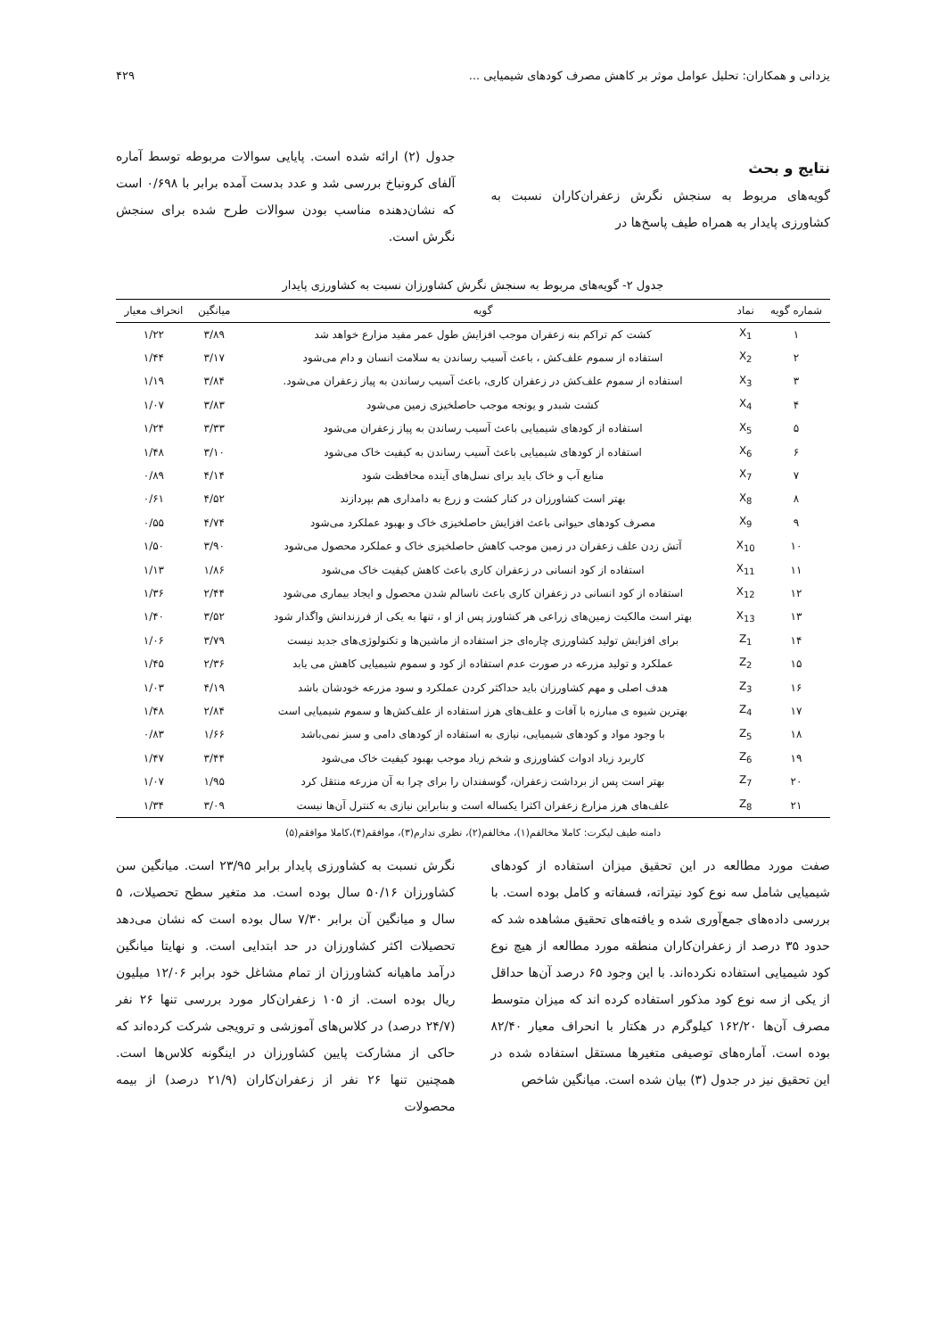یزدانی و همکاران: تحلیل عوامل موثر بر کاهش مصرف کودهای شیمیایی ... ۴۲۹
نتایج و بحث
گویه‌های مربوط به سنجش نگرش زعفران‌کاران نسبت به کشاورزی پایدار به همراه طیف پاسخ‌ها در
جدول (۲) ارائه شده است. پایایی سوالات مربوطه توسط آماره آلفای کرونباخ بررسی شد و عدد بدست آمده برابر با ۰/۶۹۸ است که نشان‌دهنده مناسب بودن سوالات طرح شده برای سنجش نگرش است.
جدول ۲- گویه‌های مربوط به سنجش نگرش کشاورزان نسبت به کشاورزی پایدار
| شماره گویه | نماد | گویه | میانگین | انحراف معیار |
| --- | --- | --- | --- | --- |
| ۱ | X<sub>1</sub> | کشت کم تراکم بنه زعفران موجب افزایش طول عمر مفید مزارع خواهد شد | ۳/۸۹ | ۱/۲۲ |
| ۲ | X<sub>2</sub> | استفاده از سموم علف‌کش ، باعث آسیب رساندن به سلامت انسان و دام می‌شود | ۳/۱۷ | ۱/۴۴ |
| ۳ | X<sub>3</sub> | استفاده از سموم علف‌کش در زعفران کاری، باعث آسیب رساندن به پیاز زعفران می‌شود. | ۳/۸۴ | ۱/۱۹ |
| ۴ | X<sub>4</sub> | کشت شبدر و یونجه موجب حاصلخیزی زمین می‌شود | ۳/۸۳ | ۱/۰۷ |
| ۵ | X<sub>5</sub> | استفاده از کودهای شیمیایی باعث آسیب رساندن به پیاز زعفران می‌شود | ۳/۳۳ | ۱/۲۴ |
| ۶ | X<sub>6</sub> | استفاده از کودهای شیمیایی باعث آسیب رساندن به کیفیت خاک می‌شود | ۳/۱۰ | ۱/۴۸ |
| ۷ | X<sub>7</sub> | منابع آب و خاک باید برای نسل‌های آینده محافظت شود | ۴/۱۴ | ۰/۸۹ |
| ۸ | X<sub>8</sub> | بهتر است کشاورزان در کنار کشت و زرع به دامداری هم بپردازند | ۴/۵۲ | ۰/۶۱ |
| ۹ | X<sub>9</sub> | مصرف کودهای حیوانی باعث افزایش حاصلخیزی خاک و بهبود عملکرد می‌شود | ۴/۷۴ | ۰/۵۵ |
| ۱۰ | X<sub>10</sub> | آتش زدن علف زعفران در زمین موجب کاهش حاصلخیزی خاک و عملکرد محصول می‌شود | ۳/۹۰ | ۱/۵۰ |
| ۱۱ | X<sub>11</sub> | استفاده از کود انسانی در زعفران کاری باعث کاهش کیفیت خاک می‌شود | ۱/۸۶ | ۱/۱۳ |
| ۱۲ | X<sub>12</sub> | استفاده از کود انسانی در زعفران کاری باعث ناسالم شدن محصول و ایجاد بیماری می‌شود | ۲/۴۴ | ۱/۳۶ |
| ۱۳ | X<sub>13</sub> | بهتر است مالکیت زمین‌های زراعی هر کشاورز پس از او ، تنها به یکی از فرزندانش واگذار شود | ۳/۵۲ | ۱/۴۰ |
| ۱۴ | Z<sub>1</sub> | برای افزایش تولید کشاورزی چاره‌ای جز استفاده از ماشین‌ها و تکنولوژی‌های جدید نیست | ۳/۷۹ | ۱/۰۶ |
| ۱۵ | Z<sub>2</sub> | عملکرد و تولید مزرعه در صورت عدم استفاده از کود و سموم شیمیایی کاهش می یابد | ۲/۳۶ | ۱/۴۵ |
| ۱۶ | Z<sub>3</sub> | هدف اصلی و مهم کشاورزان باید حداکثر کردن عملکرد و سود مزرعه خودشان باشد | ۴/۱۹ | ۱/۰۳ |
| ۱۷ | Z<sub>4</sub> | بهترین شیوه ی مبارزه با آفات و علف‌های هرز استفاده از علف‌کش‌ها و سموم شیمیایی است | ۲/۸۴ | ۱/۴۸ |
| ۱۸ | Z<sub>5</sub> | با وجود مواد و کودهای شیمیایی، نیازی به استفاده از کودهای دامی و سبز نمی‌باشد | ۱/۶۶ | ۰/۸۳ |
| ۱۹ | Z<sub>6</sub> | کاربرد زیاد ادوات کشاورزی و شخم زیاد موجب بهبود کیفیت خاک می‌شود | ۳/۴۴ | ۱/۴۷ |
| ۲۰ | Z<sub>7</sub> | بهتر است پس از برداشت زعفران، گوسفندان را برای چرا به آن مزرعه منتقل کرد | ۱/۹۵ | ۱/۰۷ |
| ۲۱ | Z<sub>8</sub> | علف‌های هرز مزارع زعفران اکثرا یکساله است و بنابراین نیازی به کنترل آن‌ها نیست | ۳/۰۹ | ۱/۳۴ |
دامنه طیف لیکرت: کاملا مخالفم(۱)، مخالفم(۲)، نظری ندارم(۳)، موافقم(۴)،کاملا موافقم(۵)
صفت مورد مطالعه در این تحقیق میزان استفاده از کودهای شیمیایی شامل سه نوع کود نیتراته، فسفاته و کامل بوده است. با بررسی داده‌های جمع‌آوری شده و یافته‌های تحقیق مشاهده شد که حدود ۳۵ درصد از زعفران‌کاران منطقه مورد مطالعه از هیچ نوع کود شیمیایی استفاده نکرده‌اند. با این وجود ۶۵ درصد آن‌ها حداقل از یکی از سه نوع کود مذکور استفاده کرده اند که میزان متوسط مصرف آن‌ها ۱۶۲/۲۰ کیلوگرم در هکتار با انحراف معیار ۸۲/۴۰ بوده است. آماره‌های توصیفی متغیرها مستقل استفاده شده در این تحقیق نیز در جدول (۳) بیان شده است. میانگین شاخص
نگرش نسبت به کشاورزی پایدار برابر ۲۳/۹۵ است. میانگین سن کشاورزان ۵۰/۱۶ سال بوده است. مد متغیر سطح تحصیلات، ۵ سال و میانگین آن برابر ۷/۳۰ سال بوده است که نشان می‌دهد تحصیلات اکثر کشاورزان در حد ابتدایی است. و نهایتا میانگین درآمد ماهیانه کشاورزان از تمام مشاغل خود برابر ۱۲/۰۶ میلیون ریال بوده است. از ۱۰۵ زعفران‌کار مورد بررسی تنها ۲۶ نفر (۲۴/۷ درصد) در کلاس‌های آموزشی و ترویجی شرکت کرده‌اند که حاکی از مشارکت پایین کشاورزان در اینگونه کلاس‌ها است. همچنین تنها ۲۶ نفر از زعفران‌کاران (۲۱/۹ درصد) از بیمه محصولات